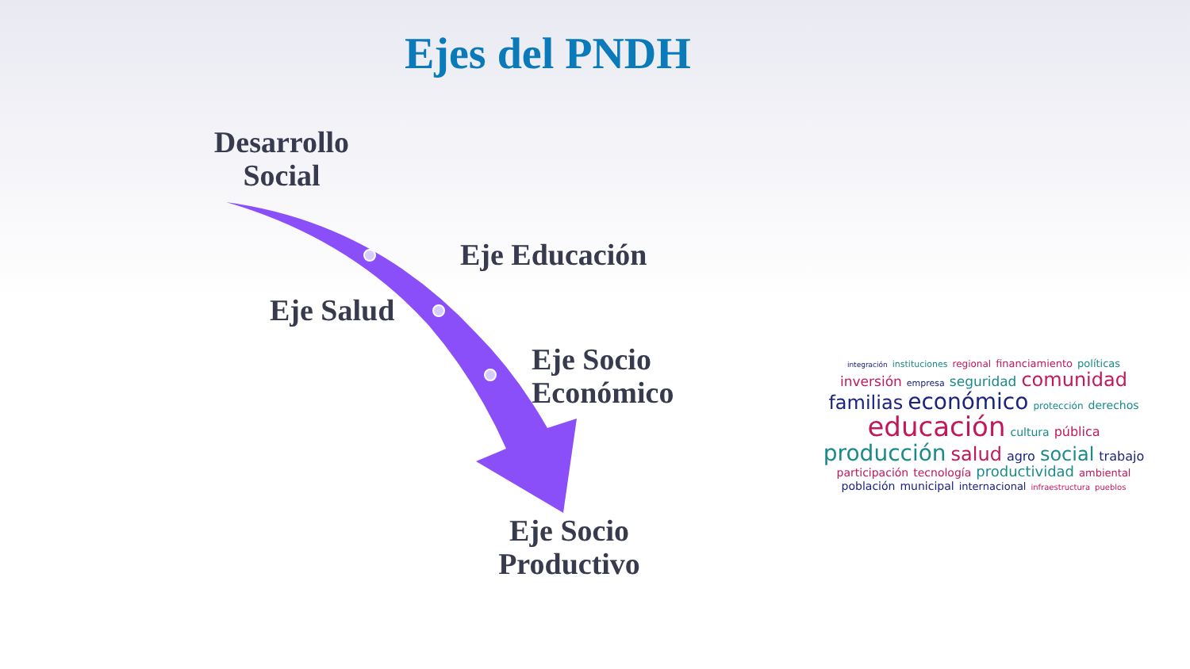Ejes del PNDH
Desarrollo
Social
Eje Educación
Eje Salud
Eje Socio
Económico
Eje Socio
Productivo
integración instituciones regional financiamiento políticas inversión empresa seguridad comunidad familias económico protección derechos educación cultura pública producción salud agro social trabajo participación tecnología productividad ambiental población municipal internacional infraestructura pueblos